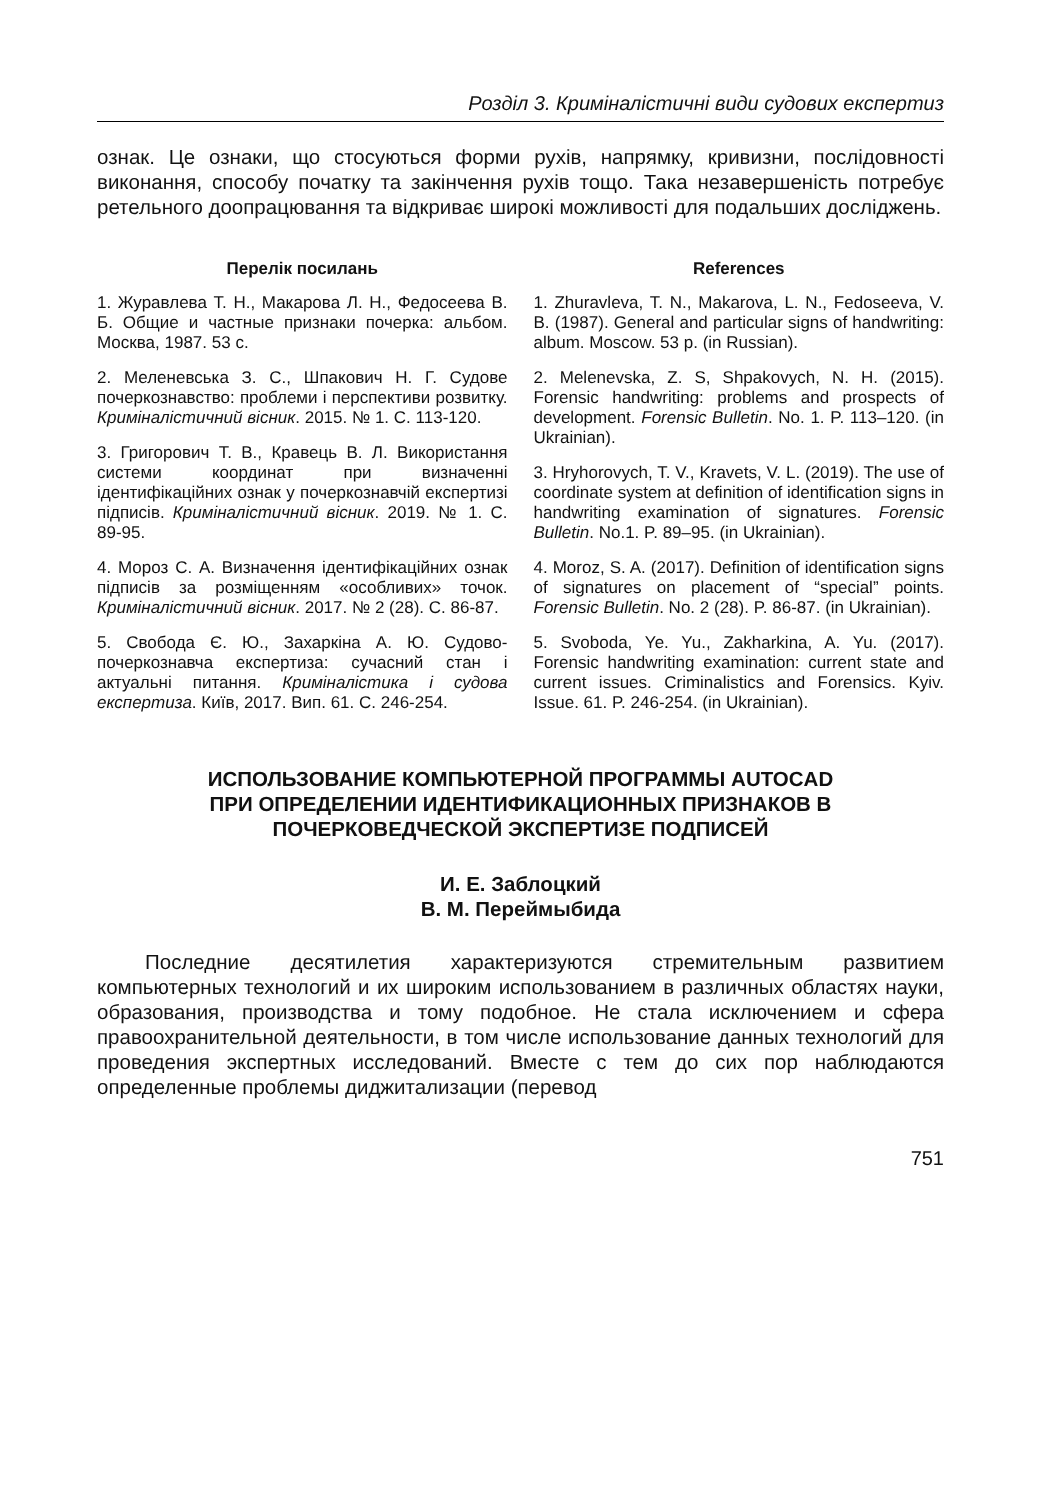Розділ 3. Криміналістичні види судових експертиз
ознак. Це ознаки, що стосуються форми рухів, напрямку, кривизни, послідовності виконання, способу початку та закінчення рухів тощо. Така незавершеність потребує ретельного доопрацювання та відкриває широкі можливості для подальших досліджень.
Перелік посилань
1. Журавлева Т. Н., Макарова Л. Н., Федосеева В. Б. Общие и частные признаки почерка: альбом. Москва, 1987. 53 с.
2. Меленевська З. С., Шпакович Н. Г. Судове почеркознавство: проблеми і перспективи розвитку. Криміналістичний вісник. 2015. № 1. С. 113-120.
3. Григорович Т. В., Кравець В. Л. Використання системи координат при визначенні ідентифікаційних ознак у почеркознавчій експертизі підписів. Криміналістичний вісник. 2019. № 1. С. 89-95.
4. Мороз С. А. Визначення ідентифікаційних ознак підписів за розміщенням «особливих» точок. Криміналістичний вісник. 2017. № 2 (28). С. 86-87.
5. Свобода Є. Ю., Захаркіна А. Ю. Судово-почеркознавча експертиза: сучасний стан і актуальні питання. Криміналістика і судова експертиза. Київ, 2017. Вип. 61. С. 246-254.
References
1. Zhuravleva, T. N., Makarova, L. N., Fedoseeva, V. B. (1987). General and particular signs of handwriting: album. Moscow. 53 p. (in Russian).
2. Melenevska, Z. S, Shpakovych, N. H. (2015). Forensic handwriting: problems and prospects of development. Forensic Bulletin. No. 1. P. 113–120. (in Ukrainian).
3. Hryhorovych, T. V., Kravets, V. L. (2019). The use of coordinate system at definition of identification signs in handwriting examination of signatures. Forensic Bulletin. No.1. P. 89–95. (in Ukrainian).
4. Moroz, S. A. (2017). Definition of identification signs of signatures on placement of “special” points. Forensic Bulletin. No. 2 (28). P. 86-87. (in Ukrainian).
5. Svoboda, Ye. Yu., Zakharkina, A. Yu. (2017). Forensic handwriting examination: current state and current issues. Criminalistics and Forensics. Kyiv. Issue. 61. P. 246-254. (in Ukrainian).
ИСПОЛЬЗОВАНИЕ КОМПЬЮТЕРНОЙ ПРОГРАММЫ AUTOCAD
ПРИ ОПРЕДЕЛЕНИИ ИДЕНТИФИКАЦИОННЫХ ПРИЗНАКОВ В
ПОЧЕРКОВЕДЧЕСКОЙ ЭКСПЕРТИЗЕ ПОДПИСЕЙ
И. Е. Заблоцкий
В. М. Переймыбида
Последние десятилетия характеризуются стремительным развитием компьютерных технологий и их широким использованием в различных областях науки, образования, производства и тому подобное. Не стала исключением и сфера правоохранительной деятельности, в том числе использование данных технологий для проведения экспертных исследований. Вместе с тем до сих пор наблюдаются определенные проблемы диджитализации (перевод
751